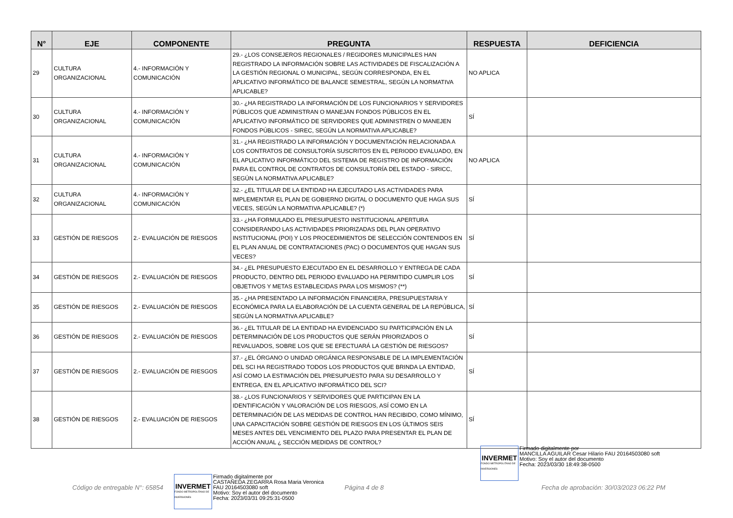| N° | EJE | COMPONENTE | PREGUNTA | RESPUESTA | DEFICIENCIA |
| --- | --- | --- | --- | --- | --- |
| 29 | CULTURA ORGANIZACIONAL | 4.- INFORMACIÓN Y COMUNICACIÓN | 29.- ¿LOS CONSEJEROS REGIONALES / REGIDORES MUNICIPALES HAN REGISTRADO LA INFORMACIÓN SOBRE LAS ACTIVIDADES DE FISCALIZACIÓN A LA GESTIÓN REGIONAL O MUNICIPAL, SEGÚN CORRESPONDA, EN EL APLICATIVO INFORMÁTICO DE BALANCE SEMESTRAL, SEGÚN LA NORMATIVA APLICABLE? | NO APLICA | |
| 30 | CULTURA ORGANIZACIONAL | 4.- INFORMACIÓN Y COMUNICACIÓN | 30.- ¿HA REGISTRADO LA INFORMACIÓN DE LOS FUNCIONARIOS Y SERVIDORES PÚBLICOS QUE ADMINISTRAN O MANEJAN FONDOS PÚBLICOS EN EL APLICATIVO INFORMÁTICO DE SERVIDORES QUE ADMINISTREN O MANEJEN FONDOS PÚBLICOS - SIREC, SEGÚN LA NORMATIVA APLICABLE? | SÍ | |
| 31 | CULTURA ORGANIZACIONAL | 4.- INFORMACIÓN Y COMUNICACIÓN | 31.- ¿HA REGISTRADO LA INFORMACIÓN Y DOCUMENTACIÓN RELACIONADA A LOS CONTRATOS DE CONSULTORÍA SUSCRITOS EN EL PERIODO EVALUADO, EN EL APLICATIVO INFORMÁTICO DEL SISTEMA DE REGISTRO DE INFORMACIÓN PARA EL CONTROL DE CONTRATOS DE CONSULTORÍA DEL ESTADO - SIRICC, SEGÚN LA NORMATIVA APLICABLE? | NO APLICA | |
| 32 | CULTURA ORGANIZACIONAL | 4.- INFORMACIÓN Y COMUNICACIÓN | 32.- ¿EL TITULAR DE LA ENTIDAD HA EJECUTADO LAS ACTIVIDADES PARA IMPLEMENTAR EL PLAN DE GOBIERNO DIGITAL O DOCUMENTO QUE HAGA SUS VECES, SEGÚN LA NORMATIVA APLICABLE? (*) | SÍ | |
| 33 | GESTIÓN DE RIESGOS | 2.- EVALUACIÓN DE RIESGOS | 33.- ¿HA FORMULADO EL PRESUPUESTO INSTITUCIONAL APERTURA CONSIDERANDO LAS ACTIVIDADES PRIORIZADAS DEL PLAN OPERATIVO INSTITUCIONAL (POI) Y LOS PROCEDIMIENTOS DE SELECCIÓN CONTENIDOS EN EL PLAN ANUAL DE CONTRATACIONES (PAC) O DOCUMENTOS QUE HAGAN SUS VECES? | SÍ | |
| 34 | GESTIÓN DE RIESGOS | 2.- EVALUACIÓN DE RIESGOS | 34.- ¿EL PRESUPUESTO EJECUTADO EN EL DESARROLLO Y ENTREGA DE CADA PRODUCTO, DENTRO DEL PERIODO EVALUADO HA PERMITIDO CUMPLIR LOS OBJETIVOS Y METAS ESTABLECIDAS PARA LOS MISMOS? (**) | SÍ | |
| 35 | GESTIÓN DE RIESGOS | 2.- EVALUACIÓN DE RIESGOS | 35.- ¿HA PRESENTADO LA INFORMACIÓN FINANCIERA, PRESUPUESTARIA Y ECONÓMICA PARA LA ELABORACIÓN DE LA CUENTA GENERAL DE LA REPÚBLICA, SEGÚN LA NORMATIVA APLICABLE? | SÍ | |
| 36 | GESTIÓN DE RIESGOS | 2.- EVALUACIÓN DE RIESGOS | 36.- ¿EL TITULAR DE LA ENTIDAD HA EVIDENCIADO SU PARTICIPACIÓN EN LA DETERMINACIÓN DE LOS PRODUCTOS QUE SERÁN PRIORIZADOS O REVALUADOS, SOBRE LOS QUE SE EFECTUARÁ LA GESTIÓN DE RIESGOS? | SÍ | |
| 37 | GESTIÓN DE RIESGOS | 2.- EVALUACIÓN DE RIESGOS | 37.- ¿EL ÓRGANO O UNIDAD ORGÁNICA RESPONSABLE DE LA IMPLEMENTACIÓN DEL SCI HA REGISTRADO TODOS LOS PRODUCTOS QUE BRINDA LA ENTIDAD, ASÍ COMO LA ESTIMACIÓN DEL PRESUPUESTO PARA SU DESARROLLO Y ENTREGA, EN EL APLICATIVO INFORMÁTICO DEL SCI? | SÍ | |
| 38 | GESTIÓN DE RIESGOS | 2.- EVALUACIÓN DE RIESGOS | 38.- ¿LOS FUNCIONARIOS Y SERVIDORES QUE PARTICIPAN EN LA IDENTIFICACIÓN Y VALORACIÓN DE LOS RIESGOS, ASÍ COMO EN LA DETERMINACIÓN DE LAS MEDIDAS DE CONTROL HAN RECIBIDO, COMO MÍNIMO, UNA CAPACITACIÓN SOBRE GESTIÓN DE RIESGOS EN LOS ÚLTIMOS SEIS MESES ANTES DEL VENCIMIENTO DEL PLAZO PARA PRESENTAR EL PLAN DE ACCIÓN ANUAL ¿ SECCIÓN MEDIDAS DE CONTROL? | SÍ | |
INVERMET
FONDO METROPOLITANO DE INVERSIONES
Firmado digitalmente por
MANCILLA AGUILAR Cesar Hilario FAU 20164503080 soft
Motivo: Soy el autor del documento
Fecha: 2023/03/30 18:49:38-0500
Código de entregable N°: 65854
INVERMET
FONDO METROPOLITANO DE INVERSIONES
Firmado digitalmente por
CASTAÑEDA ZEGARRA Rosa Maria Veronica
FAU 20164503080 soft
Motivo: Soy el autor del documento
Fecha: 2023/03/31 09:25:31-0500
Página 4 de 8
Fecha de aprobación: 30/03/2023 06:22 PM